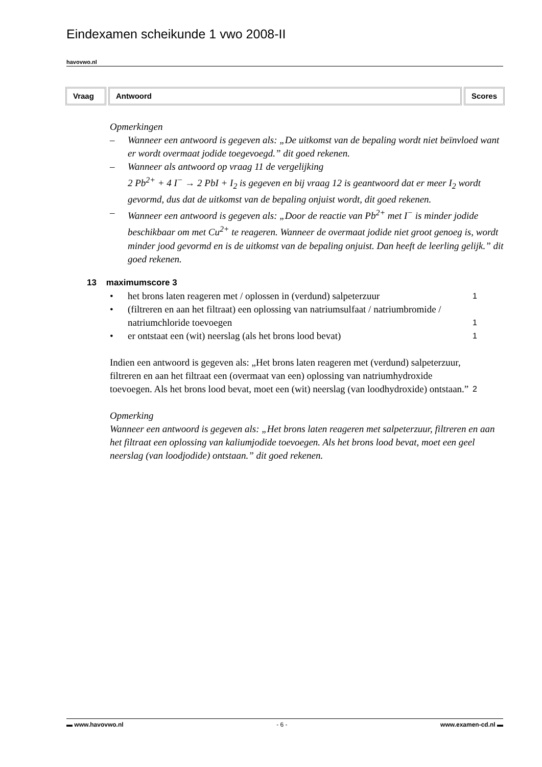Eindexamen scheikunde 1 vwo 2008-II
havovwo.nl
Vraag Antwoord Scores
Opmerkingen
– Wanneer een antwoord is gegeven als: „De uitkomst van de bepaling wordt niet beïnvloed want er wordt overmaat jodide toegevoegd.” dit goed rekenen.
– Wanneer als antwoord op vraag 11 de vergelijking
2 Pb<sup>2+</sup> + 4 I<sup>−</sup> → 2 PbI + I<sub>2</sub> is gegeven en bij vraag 12 is geantwoord dat er meer I<sub>2</sub> wordt gevormd, dus dat de uitkomst van de bepaling onjuist wordt, dit goed rekenen.
– Wanneer een antwoord is gegeven als: „Door de reactie van Pb<sup>2+</sup> met I<sup>−</sup> is minder jodide beschikbaar om met Cu<sup>2+</sup> te reageren. Wanneer de overmaat jodide niet groot genoeg is, wordt minder jood gevormd en is de uitkomst van de bepaling onjuist. Dan heeft de leerling gelijk.” dit goed rekenen.
13 maximumscore 3
• het brons laten reageren met / oplossen in (verdund) salpeterzuur 1
• (filtreren en aan het filtraat) een oplossing van natriumsulfaat / natriumbromide / natriumchloride toevoegen 1
• er ontstaat een (wit) neerslag (als het brons lood bevat) 1
Indien een antwoord is gegeven als: „Het brons laten reageren met (verdund) salpeterzuur, filtreren en aan het filtraat een (overmaat van een) oplossing van natriumhydroxide toevoegen. Als het brons lood bevat, moet een (wit) neerslag (van loodhydroxide) ontstaan.” 2
Opmerking
Wanneer een antwoord is gegeven als: „Het brons laten reageren met salpeterzuur, filtreren en aan het filtraat een oplossing van kaliumjodide toevoegen. Als het brons lood bevat, moet een geel neerslag (van loodjodide) ontstaan.” dit goed rekenen.
▬ www.havovwo.nl - 6 - www.examen-cd.nl ▬